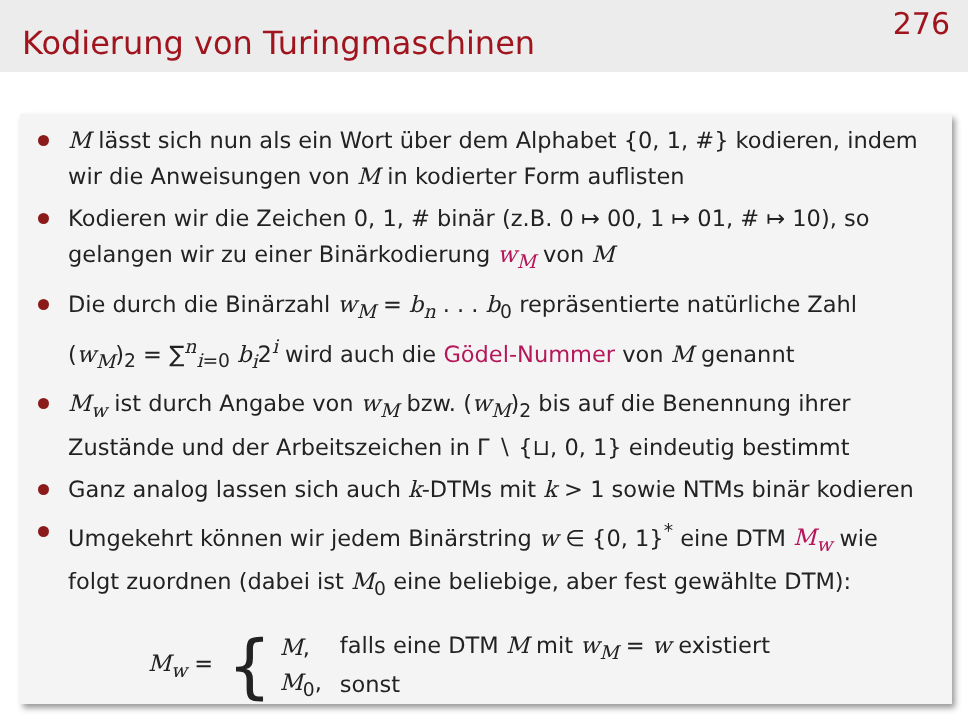Kodierung von Turingmaschinen
276
M lässt sich nun als ein Wort über dem Alphabet {0, 1, #} kodieren, indem wir die Anweisungen von M in kodierter Form auflisten
Kodieren wir die Zeichen 0, 1, # binär (z.B. 0 ↦ 00, 1 ↦ 01, # ↦ 10), so gelangen wir zu einer Binärkodierung w<sub>M</sub> von M
Die durch die Binärzahl w<sub>M</sub> = b<sub>n</sub> . . . b<sub>0</sub> repräsentierte natürliche Zahl (w<sub>M</sub>)<sub>2</sub> = ∑<sup>n</sup><sub>i=0</sub> b<sub>i</sub>2<sup>i</sup> wird auch die Gödel-Nummer von M genannt
M<sub>w</sub> ist durch Angabe von w<sub>M</sub> bzw. (w<sub>M</sub>)<sub>2</sub> bis auf die Benennung ihrer Zustände und der Arbeitszeichen in Γ ∖ {⊔, 0, 1} eindeutig bestimmt
Ganz analog lassen sich auch k-DTMs mit k > 1 sowie NTMs binär kodieren
Umgekehrt können wir jedem Binärstring w ∈ {0, 1}<sup>*</sup> eine DTM M<sub>w</sub> wie folgt zuordnen (dabei ist M<sub>0</sub> eine beliebige, aber fest gewählte DTM):
M<sub>w</sub> = {
| M , | falls eine DTM M mit w<sub>M</sub> = w existiert |
| M<sub>0</sub>, | sonst |